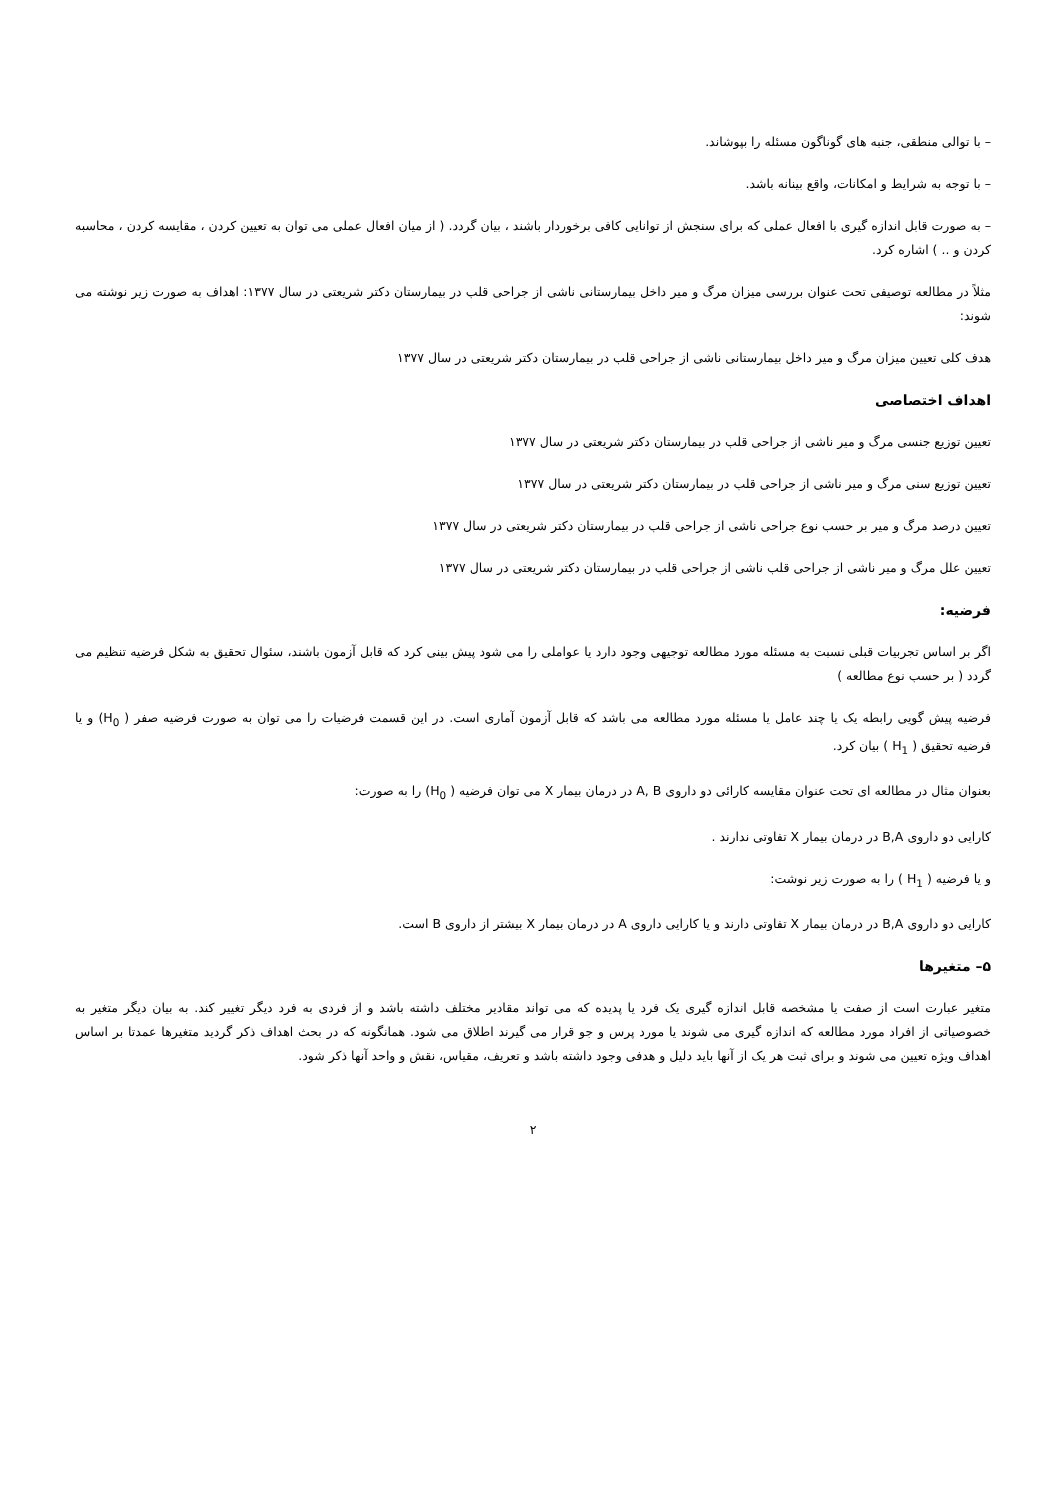– با توالی منطقی، جنبه های گوناگون مسئله را بپوشاند.
– با توجه به شرایط و امکانات، واقع بینانه باشد.
– به صورت قابل اندازه گیری با افعال عملی که برای سنجش از توانایی کافی برخوردار باشند ، بیان گردد. ( از میان افعال عملی می توان به تعیین کردن ، مقایسه کردن ، محاسبه کردن و .. ) اشاره کرد.
مثلاً در مطالعه توصیفی تحت عنوان بررسی میزان مرگ و میر داخل بیمارستانی ناشی از جراحی قلب در بیمارستان دکتر شریعتی در سال ۱۳۷۷: اهداف به صورت زیر نوشته می شوند:
هدف کلی تعیین میزان مرگ و میر داخل بیمارستانی ناشی از جراحی قلب در بیمارستان دکتر شریعتی در سال ۱۳۷۷
اهداف اختصاصی
تعیین توزیع جنسی مرگ و میر ناشی از جراحی قلب در بیمارستان دکتر شریعتی در سال ۱۳۷۷
تعیین توزیع سنی مرگ و میر ناشی از جراحی قلب در بیمارستان دکتر شریعتی در سال ۱۳۷۷
تعیین درصد مرگ و میر بر حسب نوع جراحی ناشی از جراحی قلب در بیمارستان دکتر شریعتی در سال ۱۳۷۷
تعیین علل مرگ و میر ناشی از جراحی قلب ناشی از جراحی قلب در بیمارستان دکتر شریعتی در سال ۱۳۷۷
فرضیه:
اگر بر اساس تجربیات قبلی نسبت به مسئله مورد مطالعه توجیهی وجود دارد یا عواملی را می شود پیش بینی کرد که قابل آزمون باشند، سئوال تحقیق به شکل فرضیه تنظیم می گردد ( بر حسب نوع مطالعه )
فرضیه پیش گویی رابطه یک یا چند عامل یا مسئله مورد مطالعه می باشد که قابل آزمون آماری است. در این قسمت فرضیات را می توان به صورت فرضیه صفر ( H<sub>0</sub>) و یا فرضیه تحقیق ( H<sub>1</sub> ) بیان کرد.
بعنوان مثال در مطالعه ای تحت عنوان مقایسه کارائی دو داروی A, B در درمان بیمار X می توان فرضیه ( H<sub>0</sub>) را به صورت:
کارایی دو داروی B,A در درمان بیمار X تفاوتی ندارند .
و یا فرضیه ( H<sub>1</sub> ) را به صورت زیر نوشت:
کارایی دو داروی B,A در درمان بیمار X تفاوتی دارند و یا کارایی داروی A در درمان بیمار X بیشتر از داروی B است.
۵– متغیرها
متغیر عبارت است از صفت یا مشخصه قابل اندازه گیری یک فرد یا پدیده که می تواند مقادیر مختلف داشته باشد و از فردی به فرد دیگر تغییر کند. به بیان دیگر متغیر به خصوصیاتی از افراد مورد مطالعه که اندازه گیری می شوند یا مورد پرس و جو قرار می گیرند اطلاق می شود. همانگونه که در بحث اهداف ذکر گردید متغیرها عمدتا بر اساس اهداف ویژه تعیین می شوند و برای ثبت هر یک از آنها باید دلیل و هدفی وجود داشته باشد و تعریف، مقیاس، نقش و واحد آنها ذکر شود.
۲